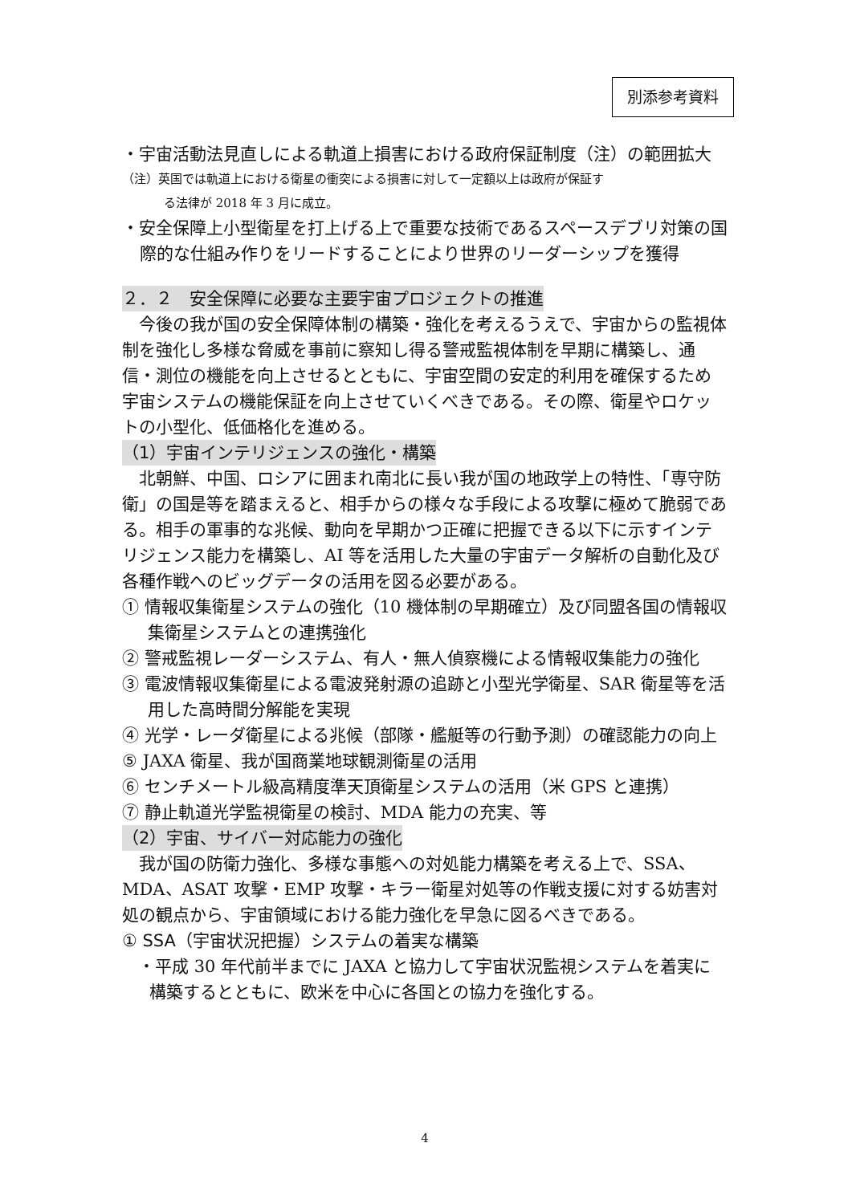別添参考資料
・宇宙活動法見直しによる軌道上損害における政府保証制度（注）の範囲拡大
（注）英国では軌道上における衛星の衝突による損害に対して一定額以上は政府が保証す
る法律が 2018 年 3 月に成立。
・安全保障上小型衛星を打上げる上で重要な技術であるスペースデブリ対策の国際的な仕組み作りをリードすることにより世界のリーダーシップを獲得
２．２　安全保障に必要な主要宇宙プロジェクトの推進
　今後の我が国の安全保障体制の構築・強化を考えるうえで、宇宙からの監視体制を強化し多様な脅威を事前に察知し得る警戒監視体制を早期に構築し、通信・測位の機能を向上させるとともに、宇宙空間の安定的利用を確保するため宇宙システムの機能保証を向上させていくべきである。その際、衛星やロケットの小型化、低価格化を進める。
（1）宇宙インテリジェンスの強化・構築
　北朝鮮、中国、ロシアに囲まれ南北に長い我が国の地政学上の特性、「専守防衛」の国是等を踏まえると、相手からの様々な手段による攻撃に極めて脆弱である。相手の軍事的な兆候、動向を早期かつ正確に把握できる以下に示すインテリジェンス能力を構築し、AI 等を活用した大量の宇宙データ解析の自動化及び各種作戦へのビッグデータの活用を図る必要がある。
① 情報収集衛星システムの強化（10 機体制の早期確立）及び同盟各国の情報収集衛星システムとの連携強化
② 警戒監視レーダーシステム、有人・無人偵察機による情報収集能力の強化
③ 電波情報収集衛星による電波発射源の追跡と小型光学衛星、SAR 衛星等を活用した高時間分解能を実現
④ 光学・レーダ衛星による兆候（部隊・艦艇等の行動予測）の確認能力の向上
⑤ JAXA 衛星、我が国商業地球観測衛星の活用
⑥ センチメートル級高精度準天頂衛星システムの活用（米 GPS と連携）
⑦ 静止軌道光学監視衛星の検討、MDA 能力の充実、等
（2）宇宙、サイバー対応能力の強化
　我が国の防衛力強化、多様な事態への対処能力構築を考える上で、SSA、MDA、ASAT 攻撃・EMP 攻撃・キラー衛星対処等の作戦支援に対する妨害対処の観点から、宇宙領域における能力強化を早急に図るべきである。
① SSA（宇宙状況把握）システムの着実な構築
・平成 30 年代前半までに JAXA と協力して宇宙状況監視システムを着実に構築するとともに、欧米を中心に各国との協力を強化する。
4